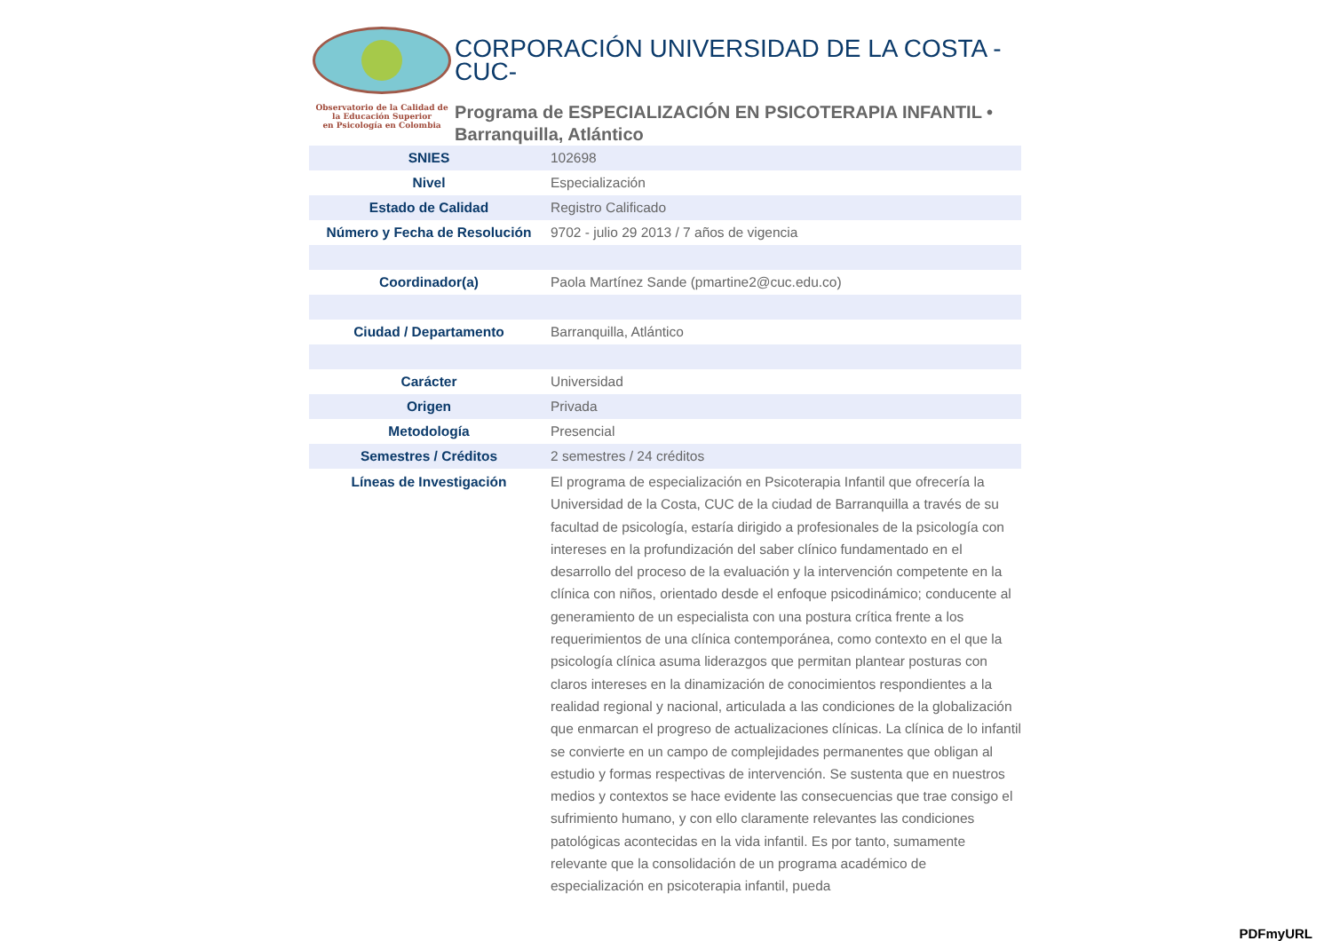Observatorio de la Calidad de
la Educación Superior
en Psicología en Colombia
CORPORACIÓN UNIVERSIDAD DE LA COSTA -CUC-
Programa de ESPECIALIZACIÓN EN PSICOTERAPIA INFANTIL • Barranquilla, Atlántico
| SNIES | 102698 |
| Nivel | Especialización |
| Estado de Calidad | Registro Calificado |
| Número y Fecha de Resolución | 9702 - julio 29 2013 / 7 años de vigencia |
| Coordinador(a) | Paola Martínez Sande (pmartine2@cuc.edu.co) |
| Ciudad / Departamento | Barranquilla, Atlántico |
| Carácter | Universidad |
| Origen | Privada |
| Metodología | Presencial |
| Semestres / Créditos | 2 semestres / 24 créditos |
| Líneas de Investigación | El programa de especialización en Psicoterapia Infantil que ofrecería la Universidad de la Costa, CUC de la ciudad de Barranquilla a través de su facultad de psicología, estaría dirigido a profesionales de la psicología con intereses en la profundización del saber clínico fundamentado en el desarrollo del proceso de la evaluación y la intervención competente en la clínica con niños, orientado desde el enfoque psicodinámico; conducente al generamiento de un especialista con una postura crítica frente a los requerimientos de una clínica contemporánea, como contexto en el que la psicología clínica asuma liderazgos que permitan plantear posturas con claros intereses en la dinamización de conocimientos respondientes a la realidad regional y nacional, articulada a las condiciones de la globalización que enmarcan el progreso de actualizaciones clínicas. La clínica de lo infantil se convierte en un campo de complejidades permanentes que obligan al estudio y formas respectivas de intervención. Se sustenta que en nuestros medios y contextos se hace evidente las consecuencias que trae consigo el sufrimiento humano, y con ello claramente relevantes las condiciones patológicas acontecidas en la vida infantil. Es por tanto, sumamente relevante que la consolidación de un programa académico de especialización en psicoterapia infantil, pueda |
PDFmyURL